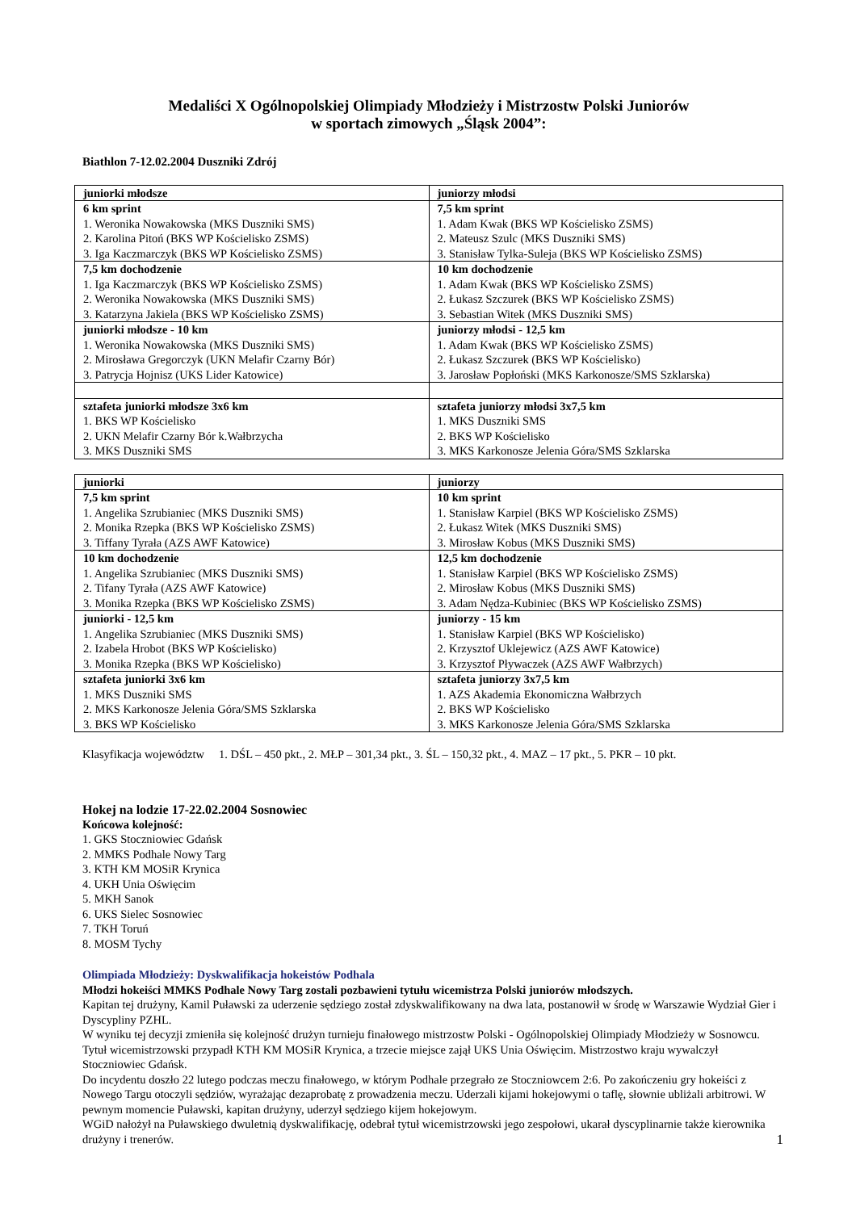Medaliści X Ogólnopolskiej Olimpiady Młodzieży i Mistrzostw Polski Juniorów
w sportach zimowych „Śląsk 2004”:
Biathlon 7-12.02.2004 Duszniki Zdrój
| juniorki młodsze | juniorzy młodsi |
| 6 km sprint 1. Weronika Nowakowska (MKS Duszniki SMS) 2. Karolina Pitoń (BKS WP Kościelisko ZSMS) 3. Iga Kaczmarczyk (BKS WP Kościelisko ZSMS) | 7,5 km sprint 1. Adam Kwak (BKS WP Kościelisko ZSMS) 2. Mateusz Szulc (MKS Duszniki SMS) 3. Stanisław Tylka-Suleja (BKS WP Kościelisko ZSMS) |
| 7,5 km dochodzenie 1. Iga Kaczmarczyk (BKS WP Kościelisko ZSMS) 2. Weronika Nowakowska (MKS Duszniki SMS) 3. Katarzyna Jakiela (BKS WP Kościelisko ZSMS) | 10 km dochodzenie 1. Adam Kwak (BKS WP Kościelisko ZSMS) 2. Łukasz Szczurek (BKS WP Kościelisko ZSMS) 3. Sebastian Witek (MKS Duszniki SMS) |
| juniorki młodsze - 10 km 1. Weronika Nowakowska (MKS Duszniki SMS) 2. Mirosława Gregorczyk (UKN Melafir Czarny Bór) 3. Patrycja Hojnisz (UKS Lider Katowice) | juniorzy młodsi - 12,5 km 1. Adam Kwak (BKS WP Kościelisko ZSMS) 2. Łukasz Szczurek (BKS WP Kościelisko) 3. Jarosław Popłoński (MKS Karkonosze/SMS Szklarska) |
| sztafeta juniorki młodsze 3x6 km 1. BKS WP Kościelisko 2. UKN Melafir Czarny Bór k.Wałbrzycha 3. MKS Duszniki SMS | sztafeta juniorzy młodsi 3x7,5 km 1. MKS Duszniki SMS 2. BKS WP Kościelisko 3. MKS Karkonosze Jelenia Góra/SMS Szklarska |
| juniorki | juniorzy |
| 7,5 km sprint 1. Angelika Szrubianiec (MKS Duszniki SMS) 2. Monika Rzepka (BKS WP Kościelisko ZSMS) 3. Tiffany Tyrała (AZS AWF Katowice) | 10 km sprint 1. Stanisław Karpiel (BKS WP Kościelisko ZSMS) 2. Łukasz Witek (MKS Duszniki SMS) 3. Mirosław Kobus (MKS Duszniki SMS) |
| 10 km dochodzenie 1. Angelika Szrubianiec (MKS Duszniki SMS) 2. Tifany Tyrała (AZS AWF Katowice) 3. Monika Rzepka (BKS WP Kościelisko ZSMS) | 12,5 km dochodzenie 1. Stanisław Karpiel (BKS WP Kościelisko ZSMS) 2. Mirosław Kobus (MKS Duszniki SMS) 3. Adam Nędza-Kubiniec (BKS WP Kościelisko ZSMS) |
| juniorki - 12,5 km 1. Angelika Szrubianiec (MKS Duszniki SMS) 2. Izabela Hrobot (BKS WP Kościelisko) 3. Monika Rzepka (BKS WP Kościelisko) | juniorzy - 15 km 1. Stanisław Karpiel (BKS WP Kościelisko) 2. Krzysztof Uklejewicz (AZS AWF Katowice) 3. Krzysztof Pływaczek (AZS AWF Wałbrzych) |
| sztafeta juniorki 3x6 km 1. MKS Duszniki SMS 2. MKS Karkonosze Jelenia Góra/SMS Szklarska 3. BKS WP Kościelisko | sztafeta juniorzy 3x7,5 km 1. AZS Akademia Ekonomiczna Wałbrzych 2. BKS WP Kościelisko 3. MKS Karkonosze Jelenia Góra/SMS Szklarska |
Klasyfikacja województw 1. DŚL – 450 pkt., 2. MŁP – 301,34 pkt., 3. ŚL – 150,32 pkt., 4. MAZ – 17 pkt., 5. PKR – 10 pkt.
Hokej na lodzie 17-22.02.2004 Sosnowiec
Końcowa kolejność:
1. GKS Stoczniowiec Gdańsk
2. MMKS Podhale Nowy Targ
3. KTH KM MOSiR Krynica
4. UKH Unia Oświęcim
5. MKH Sanok
6. UKS Sielec Sosnowiec
7. TKH Toruń
8. MOSM Tychy
Olimpiada Młodzieży: Dyskwalifikacja hokeistów Podhala
Młodzi hokeiści MMKS Podhale Nowy Targ zostali pozbawieni tytułu wicemistrza Polski juniorów młodszych.
Kapitan tej drużyny, Kamil Puławski za uderzenie sędziego został zdyskwalifikowany na dwa lata, postanowił w środę w Warszawie Wydział Gier i Dyscypliny PZHL.
W wyniku tej decyzji zmieniła się kolejność drużyn turnieju finałowego mistrzostw Polski - Ogólnopolskiej Olimpiady Młodzieży w Sosnowcu. Tytuł wicemistrzowski przypadł KTH KM MOSiR Krynica, a trzecie miejsce zajął UKS Unia Oświęcim. Mistrzostwo kraju wywalczył Stoczniowiec Gdańsk.
Do incydentu doszło 22 lutego podczas meczu finałowego, w którym Podhale przegrało ze Stoczniowcem 2:6. Po zakończeniu gry hokeiści z Nowego Targu otoczyli sędziów, wyrażając dezaprobatę z prowadzenia meczu. Uderzali kijami hokejowymi o taflę, słownie ubliżali arbitrowi. W pewnym momencie Puławski, kapitan drużyny, uderzył sędziego kijem hokejowym.
WGiD nałożył na Puławskiego dwuletnią dyskwalifikację, odebrał tytuł wicemistrzowski jego zespołowi, ukarał dyscyplinarnie także kierownika drużyny i trenerów.
1